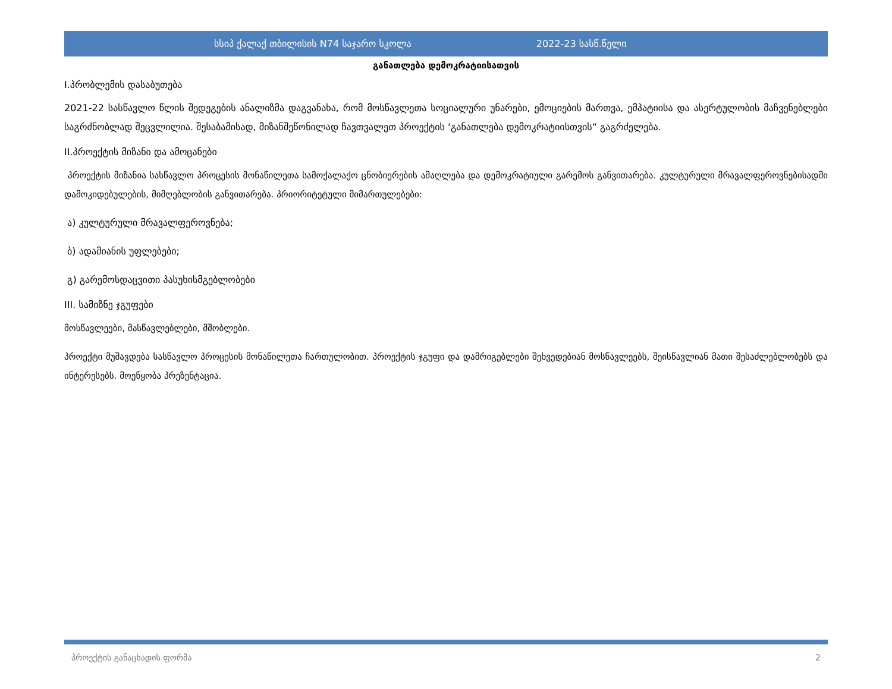სსიპ ქალაქ თბილისის N74 საჯარო სკოლა 2022-23 სასწ.წელი
განათლება დემოკრატიისათვის
I.პრობლემის დასაბუთება
2021-22 სასწავლო წლის შედეგების ანალიზმა დაგვანახა, რომ მოსწავლეთა სოციალური უნარები, ემოციების მართვა, ემპატიისა და ასერტულობის მაჩვენებლები საგრძნობლად შეცვლილია. შესაბამისად, მიზანშეწონილად ჩავთვალეთ პროექტის ‘განათლება დემოკრატიისთვის“ გაგრძელება.
II.პროექტის მიზანი და ამოცანები
პროექტის მიზანია სასწავლო პროცესის მონაწილეთა სამოქალაქო ცნობიერების ამაღლება და დემოკრატიული გარემოს განვითარება. კულტურული მრავალფეროვნებისადმი დამოკიდებულების, მიმღებლობის განვითარება. პრიორიტეტული მიმართულებები:
ა) კულტურული მრავალფეროვნება;
ბ) ადამიანის უფლებები;
გ) გარემოსდაცვითი პასუხისმგებლობები
III. სამიზნე ჯგუფები
მოსწავლეები, მასწავლებლები, მშობლები.
პროექტი მუშავდება სასწავლო პროცესის მონაწილეთა ჩართულობით. პროექტის ჯგუფი და დამრიგებლები შეხვედებიან მოსწავლეებს, შეისწავლიან მათი შესაძლებლობებს და ინტერესებს. მოეწყობა პრეზენტაცია.
პროექტის განაცხადის ფორმა 2